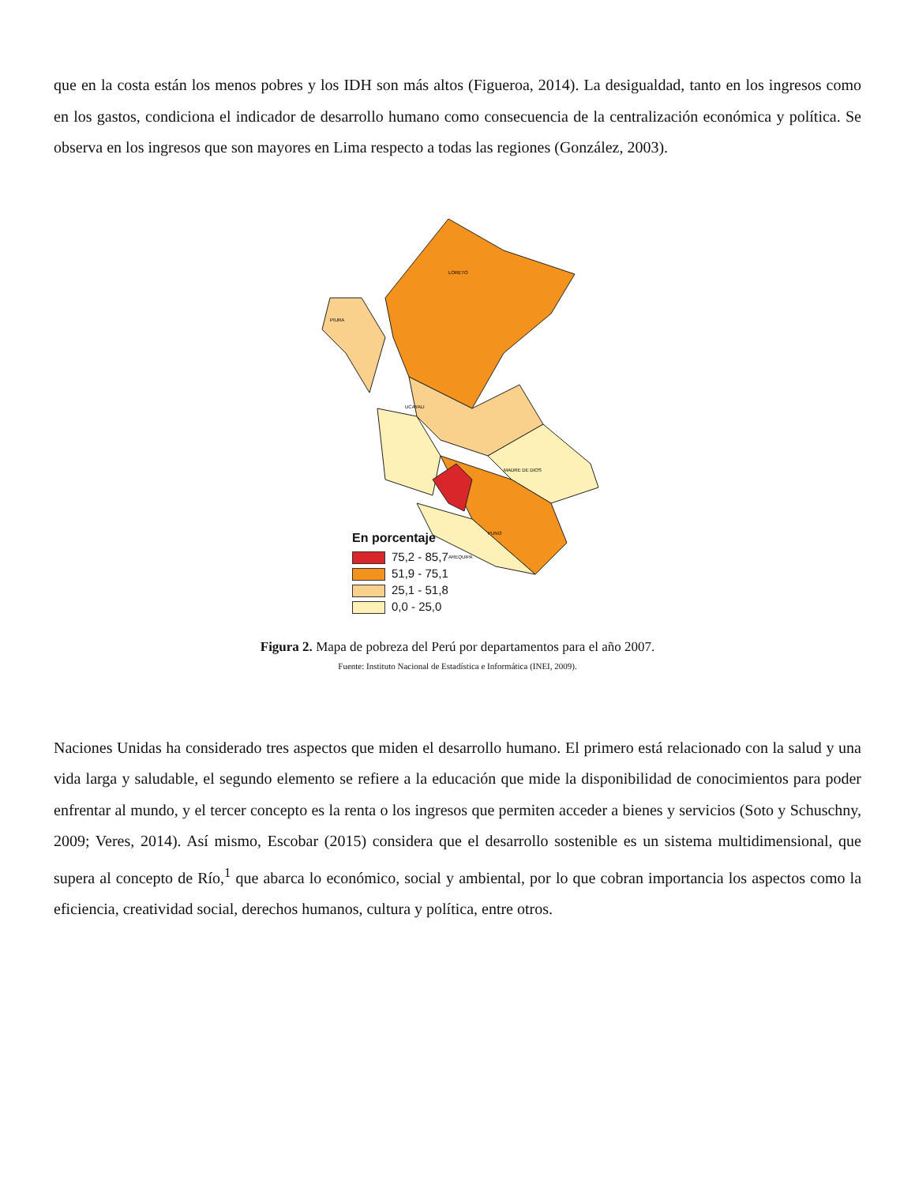que en la costa están los menos pobres y los IDH son más altos (Figueroa, 2014). La desigualdad, tanto en los ingresos como en los gastos, condiciona el indicador de desarrollo humano como consecuencia de la centralización económica y política. Se observa en los ingresos que son mayores en Lima respecto a todas las regiones (González, 2003).
LORETO
PIURA
UCAYALI
MADRE DE DIOS
PUNO
AREQUIPA
En porcentaje
75,2 - 85,7
51,9 - 75,1
25,1 - 51,8
0,0 - 25,0
Figura 2. Mapa de pobreza del Perú por departamentos para el año 2007.
Fuente: Instituto Nacional de Estadística e Informática (INEI, 2009).
Naciones Unidas ha considerado tres aspectos que miden el desarrollo humano. El primero está relacionado con la salud y una vida larga y saludable, el segundo elemento se refiere a la educación que mide la disponibilidad de conocimientos para poder enfrentar al mundo, y el tercer concepto es la renta o los ingresos que permiten acceder a bienes y servicios (Soto y Schuschny, 2009; Veres, 2014). Así mismo, Escobar (2015) considera que el desarrollo sostenible es un sistema multidimensional, que supera al concepto de Río,<sup>1</sup> que abarca lo económico, social y ambiental, por lo que cobran importancia los aspectos como la eficiencia, creatividad social, derechos humanos, cultura y política, entre otros.